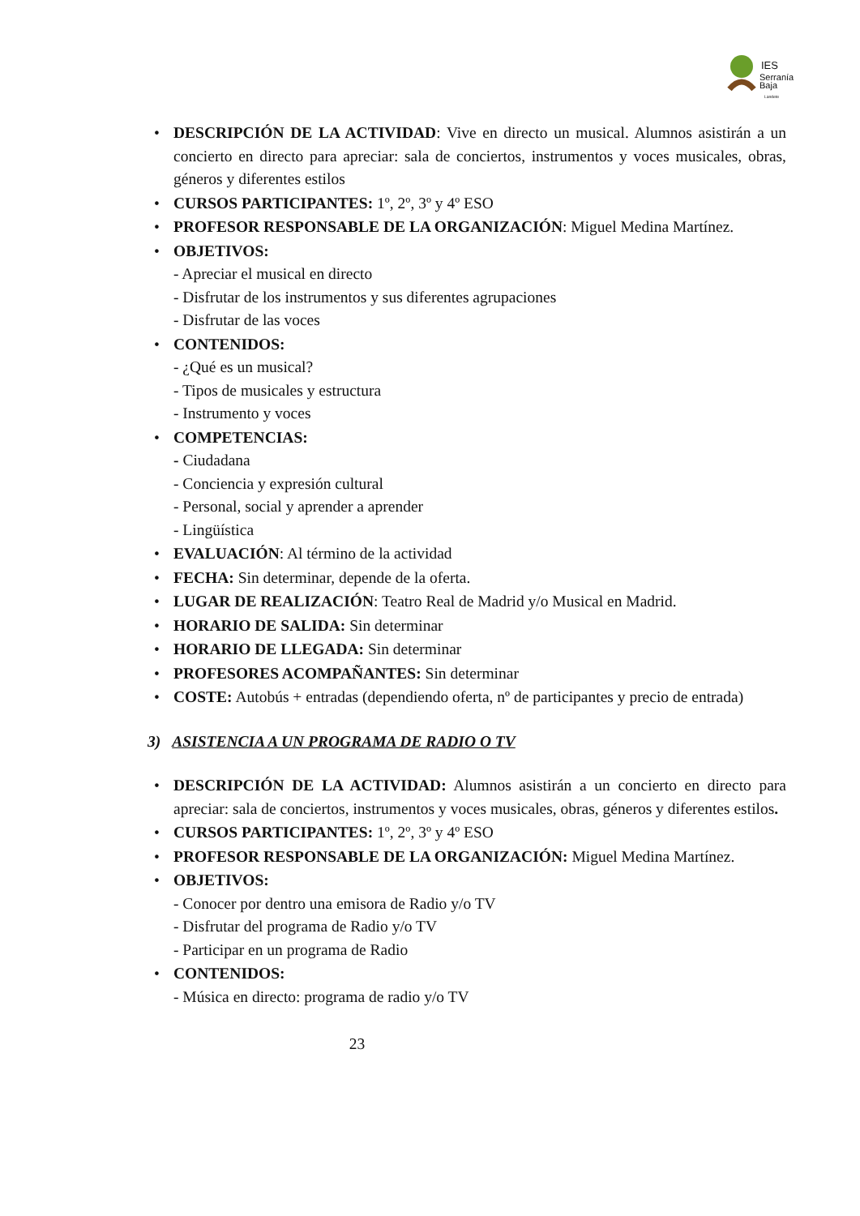IES
Serranía
Baja
Landete
• DESCRIPCIÓN DE LA ACTIVIDAD: Vive en directo un musical. Alumnos asistirán a un concierto en directo para apreciar: sala de conciertos, instrumentos y voces musicales, obras, géneros y diferentes estilos
• CURSOS PARTICIPANTES: 1º, 2º, 3º y 4º ESO
• PROFESOR RESPONSABLE DE LA ORGANIZACIÓN: Miguel Medina Martínez.
• OBJETIVOS:
- Apreciar el musical en directo
- Disfrutar de los instrumentos y sus diferentes agrupaciones
- Disfrutar de las voces
• CONTENIDOS:
- ¿Qué es un musical?
- Tipos de musicales y estructura
- Instrumento y voces
• COMPETENCIAS:
- Ciudadana
- Conciencia y expresión cultural
- Personal, social y aprender a aprender
- Lingüística
• EVALUACIÓN: Al término de la actividad
• FECHA: Sin determinar, depende de la oferta.
• LUGAR DE REALIZACIÓN: Teatro Real de Madrid y/o Musical en Madrid.
• HORARIO DE SALIDA: Sin determinar
• HORARIO DE LLEGADA: Sin determinar
• PROFESORES ACOMPAÑANTES: Sin determinar
• COSTE: Autobús + entradas (dependiendo oferta, nº de participantes y precio de entrada)
3) ASISTENCIA A UN PROGRAMA DE RADIO O TV
• DESCRIPCIÓN DE LA ACTIVIDAD: Alumnos asistirán a un concierto en directo para apreciar: sala de conciertos, instrumentos y voces musicales, obras, géneros y diferentes estilos.
• CURSOS PARTICIPANTES: 1º, 2º, 3º y 4º ESO
• PROFESOR RESPONSABLE DE LA ORGANIZACIÓN: Miguel Medina Martínez.
• OBJETIVOS:
- Conocer por dentro una emisora de Radio y/o TV
- Disfrutar del programa de Radio y/o TV
- Participar en un programa de Radio
• CONTENIDOS:
- Música en directo: programa de radio y/o TV
23